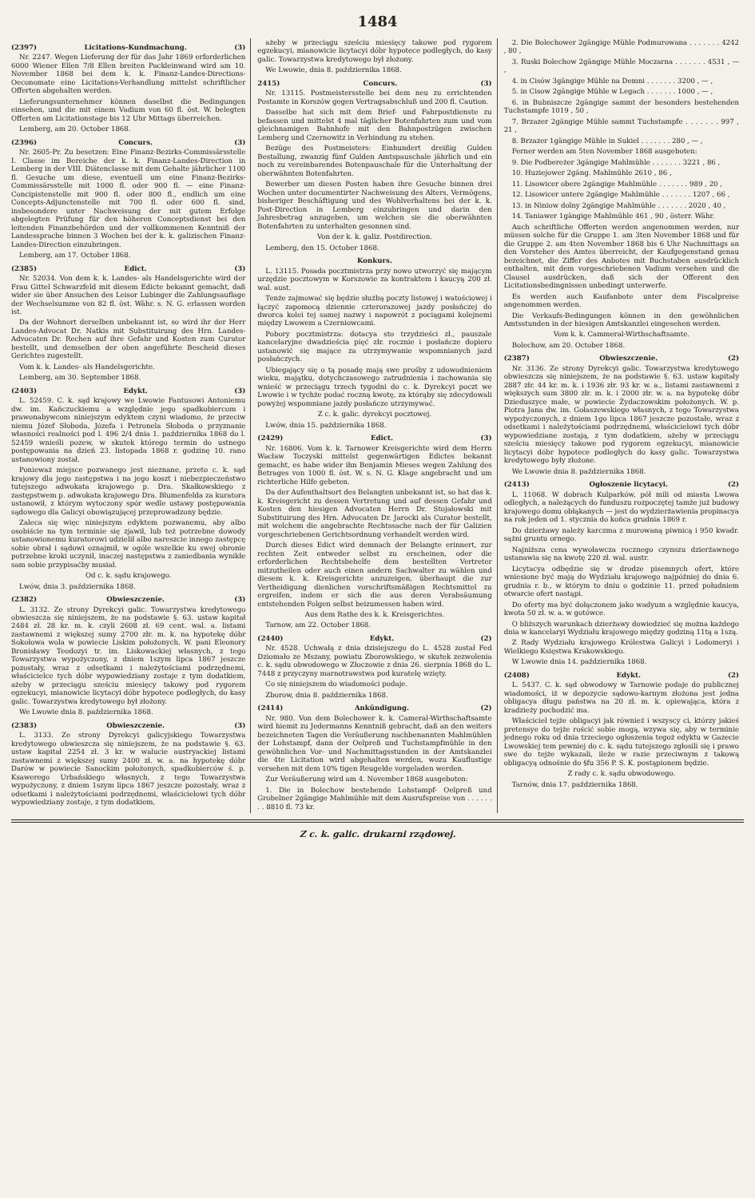1484
(2397) Licitations-Kundmachung. (3)
Nr. 2247. Wegen Lieferung der für das Jahr 1869 erforderlichen 6000 Wiener Ellen 7/8 Ellen breiten Packleinwand wird am 10. November 1868 bei dem k. k. Finanz-Landes-Directions-Oeconomate eine Licitations-Verhandlung mittelst schriftlicher Offerten abgehalten werden.
Lieferungsunternehmer können daselbst die Bedingungen einsehen, und die mit einem Vadium von 60 fl. öst. W. belegten Offerten am Licitationstage bis 12 Uhr Mittags überreichen.
Lemberg, am 20. October 1868.
(2396) Concurs. (3)
Nr. 2605-Pr. Zu besetzen: Eine Finanz-Bezirks-Commissärsstelle I. Classe im Bereiche der k. k. Finanz-Landes-Direction in Lemberg in der VIII. Diätenclasse mit dem Gehalte jährlicher 1100 fl. Gesuche um diese, eventuell um eine Finanz-Bezirks-Commissärsstelle mit 1000 fl. oder 900 fl. — eine Finanz-Concipistenstelle mit 900 fl. oder 800 fl., endlich um eine Concepts-Adjunctenstelle mit 700 fl. oder 600 fl. sind, insbesondere unter Nachweisung der mit gutem Erfolge abgelegten Prüfung für den höheren Conceptsdienst bei den leitenden Finanzbehörden und der vollkommenen Kenntniß der Landessprache binnen 3 Wochen bei der k. k. galizischen Finanz-Landes-Direction einzubringen.
Lemberg, am 17. October 1868.
(2385) Edict. (3)
Nr. 52034. Von dem k. k. Landes- als Handelsgerichte wird der Frau Gittel Schwarzfeld mit diesem Edicte bekannt gemacht, daß wider sie über Ansuchen des Leisor Lubinger die Zahlungsauflage der Wechselsumme von 82 fl. öst. Währ. s. N. G. erlassen worden ist.
Da der Wohnort derselben unbekannt ist, so wird ihr der Herr Landes-Advocat Dr. Natkis mit Substituirung des Hrn. Landes-Advocaten Dr. Rechen auf ihre Gefahr und Kosten zum Curator bestellt, und demselben der oben angeführte Bescheid dieses Gerichtes zugestellt.
Vom k. k. Landes- als Handelsgerichte.
Lemberg, am 30. September 1868.
(2403) Edykt. (3)
L. 52459. C. k. sąd krajowy we Lwowie Fantusowi Antoniemu dw. im. Kańczuckiemu a względnie jego spadkobiercom i prawonabywcom niniejszym edyktem czyni wiadomo, że przeciw niemu Józef Słoboda, Józefa i Petronela Słoboda o przyznanie własności realności pod l. 496 2/4 dnia 1. października 1868 do l. 52459 wnieśli pozew, w skutek którego termin do ustnego postępowania na dzień 23. listopada 1868 r. godzinę 10. rano ustanowiony został.
Ponieważ miejsce pozwanego jest nieznane, przeto c. k. sąd krajowy dla jego zastępstwa i na jego koszt i niebezpieczeństwo tutejszego adwokata krajowego p. Dra. Skałkowskiego z zastępstwem p. adwokata krajowego Dra. Blumenfelda za kuratora ustanowił, z którym wytoczony spór wedle ustawy postępowania sądowego dla Galicyi obowiązującej przeprowadzony będzie.
Zaleca się więc niniejszym edyktem pozwanemu, aby albo osobiście na tym terminie się zjawił, lub też potrzebne dowody ustanowionemu kuratorowi udzielił albo nareszcie innego zastępcę sobie obrał i sądowi oznajmił, w ogóle wszelkie ku swej obronie potrzebne kroki uczynił, inaczej następstwa z zaniedbania wynikłe sam sobie przypisaćby musiał.
Od c. k. sądu krajowego.
Lwów, dnia 3. października 1868.
(2382) Obwieszczenie. (3)
L. 3132. Ze strony Dyrekcyi galic. Towarzystwa kredytowego obwieszcza się niniejszem, że na podstawie §. 63. ustaw kapitał 2484 zł. 28 kr. m. k. czyli 2608 zł. 69 cent. wal. a. listami zastawnemi z większej sumy 2700 złr. m. k. na hypotekę dóbr Sokołowa wola w powiecie Liskim położonych, W. pani Eleonory Bronisławy Teodozyi tr. im. Liskowackiej własnych, z tego Towarzystwa wypożyczony, z dniem 1szym lipca 1867 jeszcze pozostały, wraz z odsetkami i należytościami podrzędnemi, właścicielce tych dóbr wypowiedziany zostaje z tym dodatkiem, ażeby w przeciągu sześciu miesięcy takowy pod rygorem egzekucyi, mianowicie licytacyi dóbr hypotece podległych, do kasy galic. Towarzystwa kredytowego był złożony.
We Lwowie dnia 8. października 1868.
(2383) Obwieszczenie. (3)
L. 3133. Ze strony Dyrekcyi galicyjskiego Towarzystwa kredytowego obwieszcza się niniejszem, że na podstawie §. 63. ustaw kapitał 2254 zł. 3 kr. w walucie austryackiej listami zastawnemi z większej sumy 2400 zł. w. a. na hypotekę dóbr Darów w powiecie Sanockim położonych, spadkobierców ś. p. Ksawerego Urbańskiego własnych, z tego Towarzystwa wypożyczony, z dniem 1szym lipca 1867 jeszcze pozostały, wraz z odsetkami i należytościami podrzędnemi, właścicielowi tych dóbr wypowiedziany zostaje, z tym dodatkiem,
ażeby w przeciągu sześciu miesięcy takowe pod rygorem egzekucyi, mianowicie licytacyi dóbr hypotece podległych, do kasy galic. Towarzystwa kredytowego był złożony.
We Lwowie, dnia 8. października 1868.
2415) Concurs. (3)
Nr. 13115. Postmeistersstelle bei dem neu zu errichtenden Postamte in Korszów gegen Vertragsabschluß und 200 fl. Caution.
Dasselbe hat sich mit dem Brief- und Fahrpostdienste zu befassen und mittelst 4 mal täglicher Botenfahrten zum und vom gleichnamigen Bahnhofe mit den Bahnpostzügen zwischen Lemberg und Czernowitz in Verbindung zu stehen.
Bezüge des Postmeisters: Einhundert dreißig Gulden Bestallung, zwanzig fünf Gulden Amtspauschale jährlich und ein noch zu vereinbarendes Botenpauschale für die Unterhaltung der oberwähnten Botenfahrten.
Bewerber um diesen Posten haben ihre Gesuche binnen drei Wochen unter documentirter Nachweisung des Alters, Vermögens, bisheriger Beschäftigung und des Wohlverhaltens bei der k. k. Post-Direction in Lemberg einzubringen und darin den Jahresbetrag anzugeben, um welchen sie die oberwähnten Botenfahrten zu unterhalten gesonnen sind.
Von der k. k. galiz. Postdirection.
Lemberg, den 15. October 1868.
Konkurs.
L. 13115. Posada pocztmistrza przy nowo utworzyć się mającym urzędzie pocztowym w Korszowie za kontraktem i kaucyą 200 zł. wal. aust.
Tenże zajmować się będzie służbą poczty listowej i watościowej i łączyć zapomocą dziennie czterorazowej jazdy posłańczej do dworca kolei tej samej nazwy i napowrót z pociągami kolejnemi między Lwowem a Czerniowcami.
Pobory pocztmistrza: dotacya sto trzydzieści zł., pauszale kancelaryjne dwadzieścia pięć złr. rocznie i posłańcze dopiero ustanowić się mające za utrzymywanie wspomnianych jazd posłańczych.
Ubiegający się o tą posadę mają swe prośby z udowodnieniem wieku, majątku, dotychczasowego zatrudnienia i zachowania się wnieść w przeciągu trzech tygodni do c. k. Dyrekcyi poczt we Lwowie i w tychże podać roczną kwotę, za którąby się zdecydowali powyżej wspomniane jazdy posłańcze utrzymywać.
Z c. k. galic. dyrekcyi pocztowej.
Lwów, dnia 15. października 1868.
(2429) Edict. (3)
Nr. 16806. Vom k. k. Tarnower Kreisgerichte wird dem Herrn Wacław Toczyski mittelst gegenwärtigen Edictes bekannt gemacht, es habe wider ihn Benjamin Mieses wegen Zahlung des Betrages von 1000 fl. öst. W. s. N. G. Klage angebracht und um richterliche Hilfe gebeten.
Da der Aufenthaltsort des Belangten unbekannt ist, so hat das k. k. Kreisgericht zu dessen Vertretung und auf dessen Gefahr und Kosten den hiesigen Advocaten Herrn Dr. Stojałowski mit Substituirung des Hrn. Advocaten Dr. Jarocki als Curator bestellt, mit welchem die angebrachte Rechtssache nach der für Galizien vorgeschriebenen Gerichtsordnung verhandelt werden wird.
Durch dieses Edict wird demnach der Belangte erinnert, zur rechten Zeit entweder selbst zu erscheinen, oder die erforderlichen Rechtsbehelfe dem bestellten Vertreter mitzutheilen oder auch einen andern Sachwalter zu wählen und diesem k. k. Kreisgerichte anzuzeigen, überhaupt die zur Vertheidigung dienlichen vorschriftsmäßigen Rechtsmittel zu ergreifen, indem er sich die aus deren Verabsäumung entstehenden Folgen selbst beizumessen haben wird.
Aus dem Rathe des k. k. Kreisgerichtes.
Tarnow, am 22. October 1868.
(2440) Edykt. (2)
Nr. 4528. Uchwałą z dnia dzisiejszego do L. 4528 został Fed Dziomało ze Mszany, powiatu Zborowskiego, w skutek zezwolenia c. k. sądu obwodowego w Złoczowie z dnia 26. sierpnia 1868 do L. 7448 z przyczyny marnotrawstwa pod kuratelę wzięty.
Co się niniejszem do wiadomości podaje.
Zborow, dnia 8. października 1868.
(2414) Ankündigung. (2)
Nr. 980. Von dem Bolechower k. k. Cameral-Wirthschaftsamte wird hiemit zu Jedermanns Kenntniß gebracht, daß an den weiters bezeichneten Tagen die Veräußerung nachbenannten Mahlmühlen der Lohstampf, dann der Oelpreß und Tuchstampfmühle in den gewöhnlichen Vor- und Nachmittagsstunden in der Amtskanzlei die 4te Licitation wird abgehalten werden, wozu Kauflustige versehen mit dem 10% tigen Reugelde vorgeladen werden.
Zur Veräußerung wird am 4. November 1868 ausgeboten:
1. Die in Bolechow bestehende Lohstampf- Oelpreß und Grobelner 2gängige Mahlmühle mit dem Ausrufspreise von . . . . . . . . 8810 fl. 73 kr.
2. Die Bolechower 2gängige Mühle Podmurowana . . . . . . . 4242 , 80 ,
3. Ruski Bolechow 2gängige Mühle Moczarna . . . . . . . 4531 , — ,
4. in Cisów 3gängige Mühle na Demni . . . . . . . 3200 , — ,
5. in Cisow 2gängige Mühle w Legach . . . . . . . 1000 , — ,
6. in Bubniszcze 2gängige sammt der besonders bestehenden Tuchstampfe 1019 , 50 ,
7. Brzazer 2gängige Mühle sammt Tuchstampfe . . . . . . . 997 , 21 ,
8. Brzazer 1gängige Mühle in Sukiel . . . . . . . 280 , — ,
Ferner werden am 5ten November 1868 ausgeboten:
9. Die Podbereżer 3gängige Mahlmühle . . . . . . . 3221 , 86 ,
10. Huziejower 2gäng. Mahlmühle 2610 , 86 ,
11. Lisowicer obere 2gängige Mahlmühle . . . . . . . 989 , 20 ,
12. Lisowicer untere 2gängige Mahlmühle . . . . . . . 1207 , 66 ,
13. in Niniow dolny 2gängige Mahlmühle . . . . . . . 2020 , 40 ,
14. Taniawer 1gängige Mahlmühle 461 , 90 , österr. Währ.
Auch schriftliche Offerten werden angenommen werden, nur müssen solche für die Gruppe 1. am 3ten November 1868 und für die Gruppe 2. am 4ten November 1868 bis 6 Uhr Nachmittags an den Vorsteher des Amtes überreicht, der Kaufgegenstand genau bezeichnet, die Ziffer des Anbotes mit Buchstaben ausdrücklich enthalten, mit dem vorgeschriebenen Vadium versehen und die Clausel ausdrücken, daß sich der Offerent den Licitationsbedingnissen unbedingt unterwerfe.
Es werden auch Kaufanbote unter dem Fiscalpreise angenommen werden.
Die Verkaufs-Bedingungen können in den gewöhnlichen Amtsstunden in der hiesigen Amtskanzlei eingesehen werden.
Vom k. k. Cammeral-Wirthschaftsamte.
Bolechow, am 20. October 1868.
(2387) Obwieszczenie. (2)
Nr. 3136. Ze strony Dyrekcyi galic. Towarzystwa kredytowego obwieszcza się niniejszem, że na podstawie §. 63. ustaw kapitały 2887 złr. 44 kr. m. k. i 1936 złr. 93 kr. w. a., listami zastawnemi z większych sum 3800 złr. m. k. i 2000 złr. w. a. na hypotekę dóbr Dzieduszyce małe, w powiecie Żydaczowskim położonych. W. p. Piotra Jana dw. im. Gołaszewskiego własnych, z tego Towarzystwa wypożyczonych, z dniem 1go lipca 1867 jeszcze pozostałe, wraz z odsetkami i należytościami podrzędnemi, właścicielowi tych dóbr wypowiedziane zostają, z tym dodatkiem, ażeby w przeciągu sześciu miesięcy takowe pod rygorem egzekucyi, mianowicie licytacyi dóbr hypotece podległych do kasy galic. Towarzystwa kredytowego były złożone.
We Lwowie dnia 8. października 1868.
(2413) Ogłoszenie licytacyi. (2)
L. 11068. W dobrach Kulparków, pół mili od miasta Lwowa odległych, a należących do funduszu rozpoczętej tamże już budowy krajowego domu obłąkanych — jest do wydzierżawienia propinacya na rok jeden od 1. stycznia do końca grudnia 1869 r.
Do dzierżawy należy karczma z murowaną piwnicą i 950 kwadr. sążni gruntu ornego.
Najniższa cena wywoławcza rocznego czynszu dzierżawnego ustanawia się na kwotę 220 zł. wal. austr.
Licytacya odbędzie się w drodze pisemnych ofert, które wniesione być mają do Wydziału krajowego najpóźniej do dnia 6. grudnia r. b., w którym to dniu o godzinie 11. przed południem otwarcie ofert nastąpi.
Do oferty ma być dołączonem jako wadyum a względnie kaucya, kwota 50 zł. w. a. w gotówce.
O bliższych warunkach dzierżawy dowiedzieć się można każdego dnia w kancelaryi Wydziału krajowego między godziną 11tą a 1szą.
Z Rady Wydziału krajowego Królestwa Galicyi i Lodomeryi i Wielkiego Księstwa Krakowskiego.
W Lwowie dnia 14. października 1868.
(2408) Edykt. (2)
L. 5437. C. k. sąd obwodowy w Tarnowie podaje do publicznej wiadomości, iż w depozycie sądowo-karnym złożona jest jedna obligacya długu państwa na 20 zł. m. k. opiewająca, która z kradzieży pochodzić ma.
Właściciel tejże obligacyi jak również i wszyscy ci, którzy jakieś pretensye do tejże rościć sobie mogą, wzywa się, aby w terminie jednego roku od dnia trzeciego ogłoszenia tegoż edyktu w Gazecie Lwowskiej tem pewniej do c. k. sądu tutejszego zgłosili się i prawo swe do tejże wykazali, ileże w razie przeciwnym z takową obligacyą odnośnie do §fu 356 P. S. K. postąpionem będzie.
Z rady c. k. sądu obwodowego.
Tarnów, dnia 17. października 1868.
Z c. k. galic. drukarni rządowej.